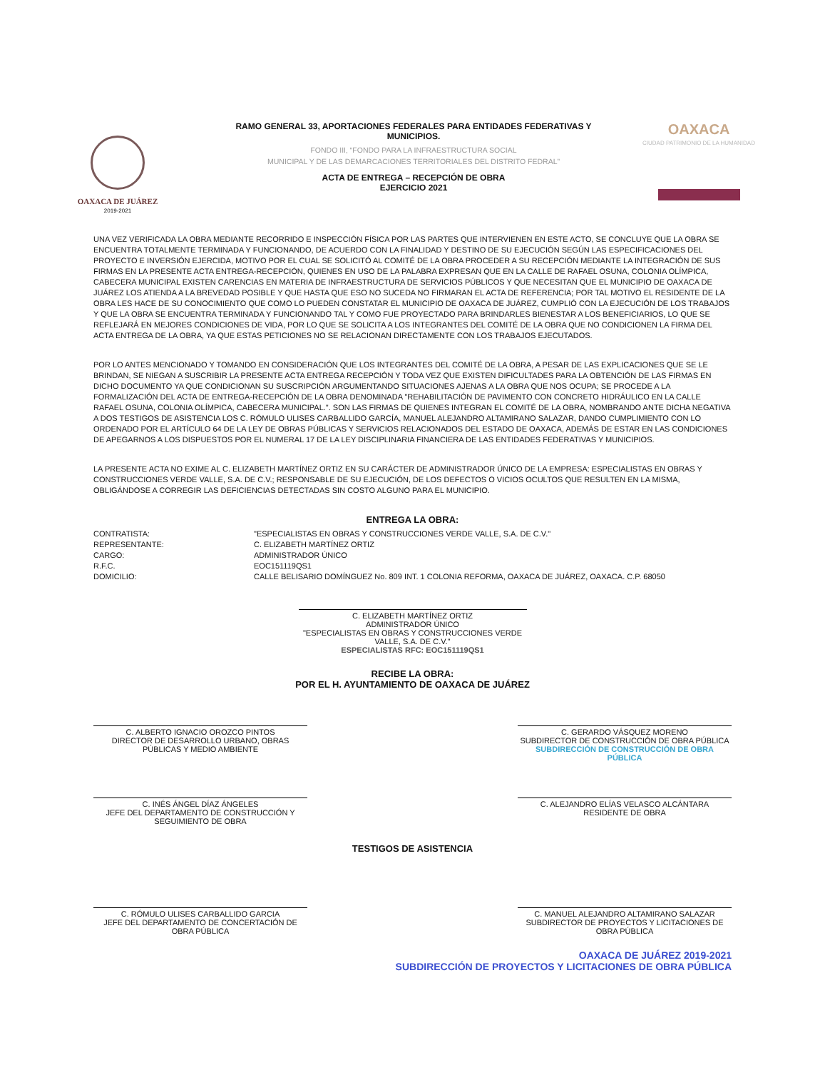OAXACA DE JUÁREZ
2019-2021
RAMO GENERAL 33, APORTACIONES FEDERALES PARA ENTIDADES FEDERATIVAS Y MUNICIPIOS.
FONDO III, “FONDO PARA LA INFRAESTRUCTURA SOCIAL
MUNICIPAL Y DE LAS DEMARCACIONES TERRITORIALES DEL DISTRITO FEDRAL”
ACTA DE ENTREGA – RECEPCIÓN DE OBRA
EJERCICIO 2021
OAXACA
CIUDAD PATRIMONIO DE LA HUMANIDAD
UNA VEZ VERIFICADA LA OBRA MEDIANTE RECORRIDO E INSPECCIÓN FÍSICA POR LAS PARTES QUE INTERVIENEN EN ESTE ACTO, SE CONCLUYE QUE LA OBRA SE ENCUENTRA TOTALMENTE TERMINADA Y FUNCIONANDO, DE ACUERDO CON LA FINALIDAD Y DESTINO DE SU EJECUCIÓN SEGÚN LAS ESPECIFICACIONES DEL PROYECTO E INVERSIÓN EJERCIDA, MOTIVO POR EL CUAL SE SOLICITÓ AL COMITÉ DE LA OBRA PROCEDER A SU RECEPCIÓN MEDIANTE LA INTEGRACIÓN DE SUS FIRMAS EN LA PRESENTE ACTA ENTREGA-RECEPCIÓN, QUIENES EN USO DE LA PALABRA EXPRESAN QUE EN LA CALLE DE RAFAEL OSUNA, COLONIA OLÍMPICA, CABECERA MUNICIPAL EXISTEN CARENCIAS EN MATERIA DE INFRAESTRUCTURA DE SERVICIOS PÚBLICOS Y QUE NECESITAN QUE EL MUNICIPIO DE OAXACA DE JUÁREZ LOS ATIENDA A LA BREVEDAD POSIBLE Y QUE HASTA QUE ESO NO SUCEDA NO FIRMARAN EL ACTA DE REFERENCIA; POR TAL MOTIVO EL RESIDENTE DE LA OBRA LES HACE DE SU CONOCIMIENTO QUE COMO LO PUEDEN CONSTATAR EL MUNICIPIO DE OAXACA DE JUÁREZ, CUMPLIÓ CON LA EJECUCIÓN DE LOS TRABAJOS Y QUE LA OBRA SE ENCUENTRA TERMINADA Y FUNCIONANDO TAL Y COMO FUE PROYECTADO PARA BRINDARLES BIENESTAR A LOS BENEFICIARIOS, LO QUE SE REFLEJARÁ EN MEJORES CONDICIONES DE VIDA, POR LO QUE SE SOLICITA A LOS INTEGRANTES DEL COMITÉ DE LA OBRA QUE NO CONDICIONEN LA FIRMA DEL ACTA ENTREGA DE LA OBRA, YA QUE ESTAS PETICIONES NO SE RELACIONAN DIRECTAMENTE CON LOS TRABAJOS EJECUTADOS.
POR LO ANTES MENCIONADO Y TOMANDO EN CONSIDERACIÓN QUE LOS INTEGRANTES DEL COMITÉ DE LA OBRA, A PESAR DE LAS EXPLICACIONES QUE SE LE BRINDAN, SE NIEGAN A SUSCRIBIR LA PRESENTE ACTA ENTREGA RECEPCIÓN Y TODA VEZ QUE EXISTEN DIFICULTADES PARA LA OBTENCIÓN DE LAS FIRMAS EN DICHO DOCUMENTO YA QUE CONDICIONAN SU SUSCRIPCIÓN ARGUMENTANDO SITUACIONES AJENAS A LA OBRA QUE NOS OCUPA; SE PROCEDE A LA FORMALIZACIÓN DEL ACTA DE ENTREGA-RECEPCIÓN DE LA OBRA DENOMINADA "REHABILITACIÓN DE PAVIMENTO CON CONCRETO HIDRÁULICO EN LA CALLE RAFAEL OSUNA, COLONIA OLÍMPICA, CABECERA MUNICIPAL.". SON LAS FIRMAS DE QUIENES INTEGRAN EL COMITÉ DE LA OBRA, NOMBRANDO ANTE DICHA NEGATIVA A DOS TESTIGOS DE ASISTENCIA LOS C. RÓMULO ULISES CARBALLIDO GARCÍA, MANUEL ALEJANDRO ALTAMIRANO SALAZAR, DANDO CUMPLIMIENTO CON LO ORDENADO POR EL ARTÍCULO 64 DE LA LEY DE OBRAS PÚBLICAS Y SERVICIOS RELACIONADOS DEL ESTADO DE OAXACA, ADEMÁS DE ESTAR EN LAS CONDICIONES DE APEGARNOS A LOS DISPUESTOS POR EL NUMERAL 17 DE LA LEY DISCIPLINARIA FINANCIERA DE LAS ENTIDADES FEDERATIVAS Y MUNICIPIOS.
LA PRESENTE ACTA NO EXIME AL C. ELIZABETH MARTÍNEZ ORTIZ EN SU CARÁCTER DE ADMINISTRADOR ÚNICO DE LA EMPRESA: ESPECIALISTAS EN OBRAS Y CONSTRUCCIONES VERDE VALLE, S.A. DE C.V.; RESPONSABLE DE SU EJECUCIÓN, DE LOS DEFECTOS O VICIOS OCULTOS QUE RESULTEN EN LA MISMA, OBLIGÁNDOSE A CORREGIR LAS DEFICIENCIAS DETECTADAS SIN COSTO ALGUNO PARA EL MUNICIPIO.
ENTREGA LA OBRA:
CONTRATISTA: "ESPECIALISTAS EN OBRAS Y CONSTRUCCIONES VERDE VALLE, S.A. DE C.V."
REPRESENTANTE: C. ELIZABETH MARTÍNEZ ORTIZ
CARGO: ADMINISTRADOR ÚNICO
R.F.C. EOC151119QS1
DOMICILIO: CALLE BELISARIO DOMÍNGUEZ No. 809 INT. 1 COLONIA REFORMA, OAXACA DE JUÁREZ, OAXACA. C.P. 68050
C. ELIZABETH MARTÍNEZ ORTIZ
ADMINISTRADOR ÚNICO
"ESPECIALISTAS EN OBRAS Y CONSTRUCCIONES VERDE VALLE, S.A. DE C.V."
ESPECIALISTAS RFC: EOC151119QS1
RECIBE LA OBRA:
POR EL H. AYUNTAMIENTO DE OAXACA DE JUÁREZ
C. ALBERTO IGNACIO OROZCO PINTOS
DIRECTOR DE DESARROLLO URBANO, OBRAS PÚBLICAS Y MEDIO AMBIENTE
C. GERARDO VÁSQUEZ MORENO
SUBDIRECTOR DE CONSTRUCCIÓN DE OBRA PÚBLICA SUBDIRECCIÓN DE CONSTRUCCIÓN DE OBRA PÚBLICA
C. INÉS ÁNGEL DÍAZ ÁNGELES
JEFE DEL DEPARTAMENTO DE CONSTRUCCIÓN Y SEGUIMIENTO DE OBRA
C. ALEJANDRO ELÍAS VELASCO ALCÁNTARA
RESIDENTE DE OBRA
TESTIGOS DE ASISTENCIA
C. RÓMULO ULISES CARBALLIDO GARCIA
JEFE DEL DEPARTAMENTO DE CONCERTACIÓN DE OBRA PÚBLICA
C. MANUEL ALEJANDRO ALTAMIRANO SALAZAR
SUBDIRECTOR DE PROYECTOS Y LICITACIONES DE OBRA PÚBLICA
OAXACA DE JUÁREZ 2019-2021
SUBDIRECCIÓN DE PROYECTOS Y LICITACIONES DE OBRA PÚBLICA